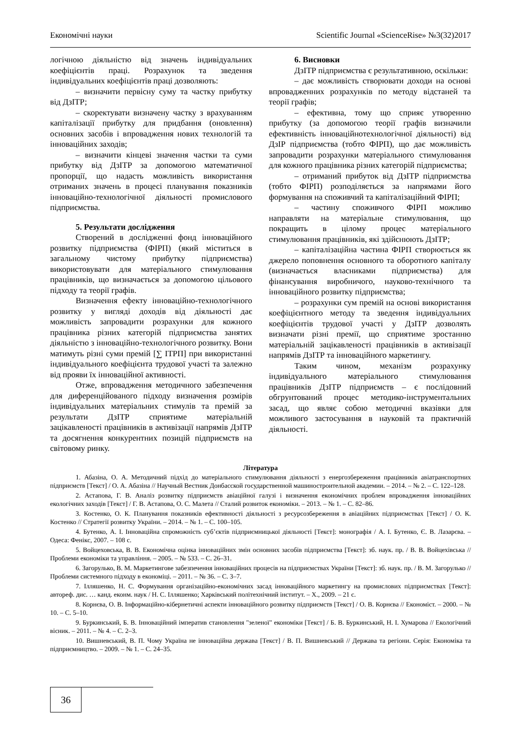Економічні науки Scientific Journal «ScienceRise» №3(32)2017
логічною діяльністю від значень індивідуальних коефіцієнтів праці. Розрахунок та зведення індивідуальних коефіцієнтів праці дозволяють:
– визначити первісну суму та частку прибутку від ДзІТР;
– скоректувати визначену частку з врахуванням капіталізації прибутку для придбання (оновлення) основних засобів і впровадження нових технологій та інноваційних заходів;
– визначити кінцеві значення частки та суми прибутку від ДзІТР за допомогою математичної пропорції, що надасть можливість використання отриманих значень в процесі планування показників інноваційно-технологічної діяльності промислового підприємства.
5. Результати дослідження
Створений в дослідженні фонд інноваційного розвитку підприємства (ФІРП) (який міститься в загальному чистому прибутку підприємства) використовувати для матеріального стимулювання працівників, що визначається за допомогою цільового підходу та теорії графів.
Визначення ефекту інноваційно-технологічного розвитку у вигляді доходів від діяльності дає можливість запровадити розрахунки для кожного працівника різних категорій підприємства занятих діяльністю з інноваційно-технологічного розвитку. Вони матимуть різні суми премій [∑ ІТРП] при використанні індивідуального коефіцієнта трудової участі та залежно від прояви їх інноваційної активності.
Отже, впровадження методичного забезпечення для диференційованого підходу визначення розмірів індивідуальних матеріальних стимулів та премій за результати ДзІТР сприятиме матеріальній зацікавленості працівників в активізації напрямів ДзІТР та досягнення конкурентних позицій підприємств на світовому ринку.
6. Висновки
ДзІТР підприємства є результативною, оскільки:
– дає можливість створювати доходи на основі впровадженних розрахунків по методу відстаней та теорії графів;
– ефективна, тому що сприяє утворенню прибутку (за допомогою теорії графів визначили ефективність інноваційнотехнологічної діяльності) від ДзІР підприємства (тобто ФІРП), що дає можливість запровадити розрахунки матеріального стимулювання для кожного працівника різних категорій підприємства;
– отриманий прибуток від ДзІТР підприємства (тобто ФІРП) розподіляється за напрямами його формування на споживчий та капіталізаційний ФІРП;
– частину споживчого ФІРП можливо направляти на матеріальне стимулювання, що покращить в цілому процес матеріального стимулювання працівників, які здійснюють ДзІТР;
– капіталізаційна частина ФІРП створюється як джерело поповнення основного та оборотного капіталу (визначається власниками підприємства) для фінансування виробничого, науково-технічного та інноваційного розвитку підприємства;
– розрахунки сум премій на основі використання коефіцієнтного методу та зведення індивідуальних коефіцієнтів трудової участі у ДзІТР дозволять визначати різні премії, що сприятиме зростанню матеріальній зацікавленості працівників в активізації напрямів ДзІТР та інноваційного маркетингу.
Таким чином, механізм розрахунку індивідуального матеріального стимулювання працівників ДзІТР підприємств – є послідовний обгрунтований процес методико-інструментальних засад, що являє собою методичні вказівки для можливого застосування в науковій та практичній діяльності.
Література
1. Абазіна, О. А. Методичний підхід до матеріального стимулювання діяльності з енергозбереження працівників авіатранспортних підприємств [Текст] / О. А. Абазіна // Научный Вестник Донбасской государственной машиностроительной академии. – 2014. – № 2. – С. 122–128.
2. Астапова, Г. В. Аналіз розвитку підприємств авіаційної галузі і визначення економічних проблем впровадження інноваційних екологічних заходів [Текст] / Г. В. Астапова, О. С. Малета // Сталий розвиток економіки. – 2013. – № 1. – С. 82–86.
3. Костенко, О. К. Планування показників ефективності діяльності з ресурсозбереження в авіаційних підприємствах [Текст] / О. К. Костенко // Стратегії розвитку України. – 2014. – № 1. – С. 100–105.
4. Бутенко, А. І. Інноваційна спроможність суб’єктів підприємницької діяльності [Текст]: монографія / А. І. Бутенко, Є. В. Лазарєва. – Одеса: Фенікс, 2007. – 108 с.
5. Войцеховська, В. В. Економічна оцінка інноваційних змін основних засобів підприємства [Текст]: зб. наук. пр. / В. В. Войцехівська // Проблеми економіки та управління. – 2005. – № 533. – С. 26–31.
6. Загорулько, В. М. Маркетингове забезпечення інноваційних процесів на підприємствах України [Текст]: зб. наук. пр. / В. М. Загорулько // Проблеми системного підходу в економіці. – 2011. – № 36. – С. 3–7.
7. Ілляшенко, Н. С. Формування організаційно-економічних засад інноваційного маркетингу на промислових підприємствах [Текст]: автореф. дис. … канд. еконм. наук / Н. С. Ілляшенко; Харківський політехнічний інститут. – Х., 2009. – 21 с.
8. Корнєва, О. В. Інформаційно-кібернетичні аспекти інноваційного розвитку підприємств [Текст] / О. В. Корнєва // Економіст. – 2000. – № 10. – С. 5–10.
9. Буркинський, Б. В. Інноваційний імператив становлення "зеленої" економіки [Текст] / Б. В. Буркинський, Н. І. Хумарова // Екологічний вісник. – 2011. – № 4. – С. 2–3.
10. Вишневський, В. П. Чому Україна не інноваційна держава [Текст] / В. П. Вишневський // Держава та регіони. Серія: Економіка та підприємництво. – 2009. – № 1. – С. 24–35.
36